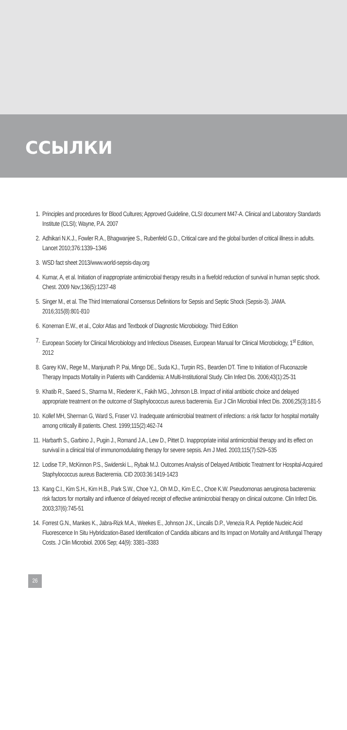ССЫЛКИ
1. Principles and procedures for Blood Cultures; Approved Guideline, CLSI document M47-A. Clinical and Laboratory Standards Institute (CLSI); Wayne, P.A. 2007
2. Adhikari N.K.J., Fowler R.A., Bhagwanjee S., Rubenfeld G.D., Critical care and the global burden of critical illness in adults. Lancet 2010;376:1339–1346
3. WSD fact sheet 2013/www.world-sepsis-day.org
4. Kumar, A, et al. Initiation of inappropriate antimicrobial therapy results in a fivefold reduction of survival in human septic shock. Chest. 2009 Nov;136(5):1237-48
5. Singer M., et al. The Third International Consensus Definitions for Sepsis and Septic Shock (Sepsis-3). JAMA. 2016;315(8):801-810
6. Koneman E.W., et al., Color Atlas and Textbook of Diagnostic Microbiology. Third Edition
7. European Society for Clinical Microbiology and Infectious Diseases, European Manual for Clinical Microbiology, 1<sup>st</sup> Edition, 2012
8. Garey KW., Rege M., Manjunath P. Pai, Mingo DE., Suda KJ., Turpin RS., Bearden DT. Time to Initiation of Fluconazole Therapy Impacts Mortality in Patients with Candidemia: A Multi-Institutional Study. Clin Infect Dis. 2006;43(1):25-31
9. Khatib R., Saeed S., Sharma M., Riederer K., Fakih MG., Johnson LB. Impact of initial antibiotic choice and delayed appropriate treatment on the outcome of Staphylococcus aureus bacteremia. Eur J Clin Microbial Infect Dis. 2006;25(3):181-5
10. Kollef MH, Sherman G, Ward S, Fraser VJ. Inadequate antimicrobial treatment of infections: a risk factor for hospital mortality among critically ill patients. Chest. 1999;115(2):462-74
11. Harbarth S., Garbino J., Pugin J., Romand J.A., Lew D., Pittet D. Inappropriate initial antimicrobial therapy and its effect on survival in a clinical trial of immunomodulating therapy for severe sepsis. Am J Med. 2003;115(7):529–535
12. Lodise T.P., McKinnon P.S., Swiderski L., Rybak M.J. Outcomes Analysis of Delayed Antibiotic Treatment for Hospital-Acquired Staphylococcus aureus Bacteremia. CID 2003:36:1419-1423
13. Kang C.I., Kim S.H., Kim H.B., Park S.W., Choe Y.J,. Oh M.D., Kim E.C., Choe K.W. Pseudomonas aeruginosa bacteremia: risk factors for mortality and influence of delayed receipt of effective antimicrobial therapy on clinical outcome. Clin Infect Dis. 2003;37(6):745-51
14. Forrest G.N., Mankes K., Jabra-Rizk M.A., Weekes E., Johnson J.K., Lincalis D.P., Venezia R.A. Peptide Nucleic Acid Fluorescence In Situ Hybridization-Based Identification of Candida albicans and Its Impact on Mortality and Antifungal Therapy Costs. J Clin Microbiol. 2006 Sep; 44(9): 3381–3383
26